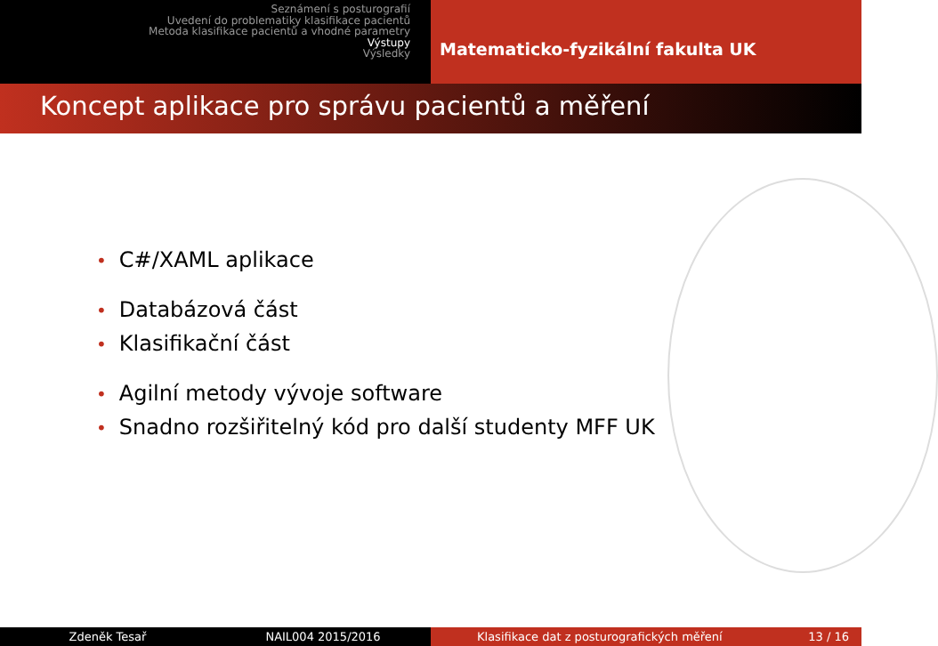Seznámení s posturografií
Uvedení do problematiky klasifikace pacientů
Metoda klasifikace pacientů a vhodné parametry
Výstupy
Výsledky
Matematicko-fyzikální fakulta UK
Koncept aplikace pro správu pacientů a měření
• C#/XAML aplikace
• Databázová část
• Klasifikační část
• Agilní metody vývoje software
• Snadno rozšiřitelný kód pro další studenty MFF UK
Zdeněk Tesař NAIL004 2015/2016 Klasifikace dat z posturografických měření 13 / 16